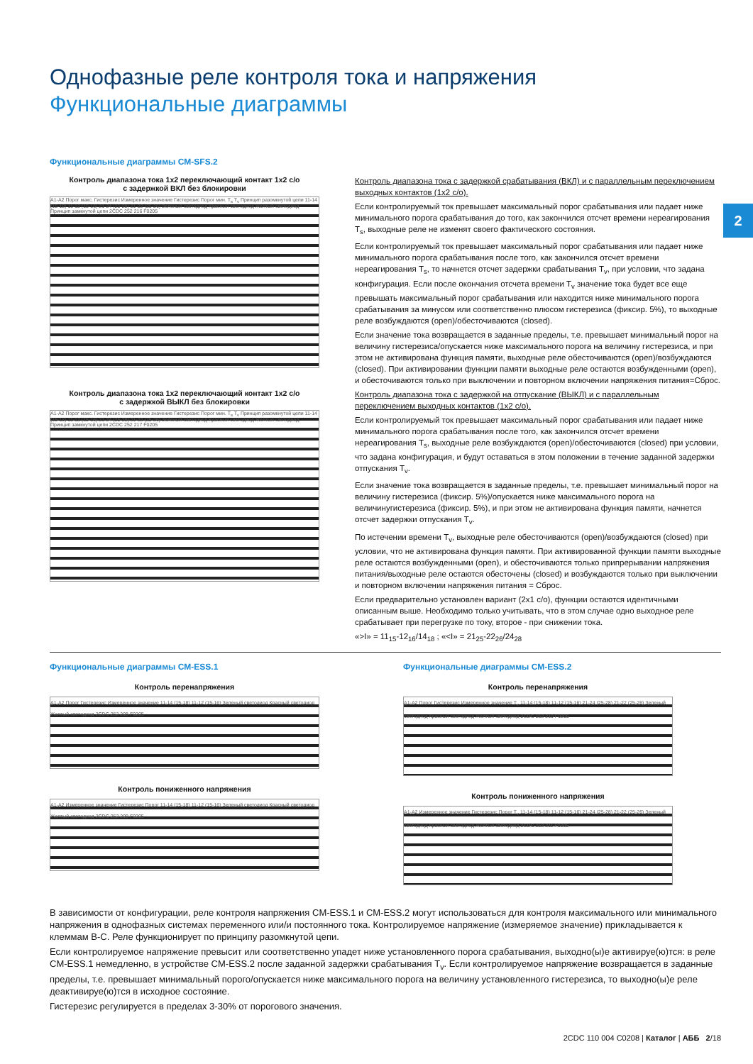2
Однофазные реле контроля тока и напряжения
Функциональные диаграммы
Функциональные диаграммы CM-SFS.2
Контроль диапазона тока 1x2 переключающий контакт 1x2 c/o
с задержкой ВКЛ без блокировки
A1-A2 Порог макс. Гистерезис Измеренное значение Гистерезис Порог мин. T<sub>s</sub> T<sub>v</sub> Принцип разомкнутой цепи 11-14 (15-18) 11-12 (15-16) 21-24 (25-28) 21-22 (25-26) Зеленый светодиод Красный светодиод Желтый светодиод Принцип замкнутой цепи 2CDC 252 216 F0205
Контроль диапазона тока с задержкой срабатывания (ВКЛ) и с параллельным переключением выходных контактов (1x2 c/o).
Если контролируемый ток превышает максимальный порог срабатывания или падает ниже минимального порога срабатывания до того, как закончился отсчет времени нереагирования T<sub>s</sub>, выходные реле не изменят своего фактического состояния.
Если контролируемый ток превышает максимальный порог срабатывания или падает ниже минимального порога срабатывания после того, как закончился отсчет времени нереагирования T<sub>s</sub>, то начнется отсчет задержки срабатывания T<sub>v</sub>, при условии, что задана конфигурация. Если после окончания отсчета времени T<sub>v</sub> значение тока будет все еще превышать максимальный порог срабатывания или находится ниже минимального порога срабатывания за минусом или соответственно плюсом гистерезиса (фиксир. 5%), то выходные реле возбуждаются (open)/обесточиваются (closed).
Если значение тока возвращается в заданные пределы, т.е. превышает минимальный порог на величину гистерезиса/опускается ниже максимального порога на величину гистерезиса, и при этом не активирована функция памяти, выходные реле обесточиваются (open)/возбуждаются (closed). При активировании функции памяти выходные реле остаются возбужденными (open), и обесточиваются только при выключении и повторном включении напряжения питания=Сброс.
Контроль диапазона тока 1x2 переключающий контакт 1x2 c/o
с задержкой ВЫКЛ без блокировки
A1-A2 Порог макс. Гистерезис Измеренное значение Гистерезис Порог мин. T<sub>s</sub> T<sub>v</sub> Принцип разомкнутой цепи 11-14 (15-18) 11-12 (15-16) 21-24 (25-28) 21-22 (25-26) Зеленый светодиод Красный светодиод Желтый светодиод Принцип замкнутой цепи 2CDC 252 217 F0205
Контроль диапазона тока с задержкой на отпускание (ВЫКЛ) и с параллельным переключением выходных контактов (1x2 c/o).
Если контролируемый ток превышает максимальный порог срабатывания или падает ниже минимального порога срабатывания после того, как закончился отсчет времени нереагирования T<sub>s</sub>, выходные реле возбуждаются (open)/обесточиваются (closed) при условии, что задана конфигурация, и будут оставаться в этом положении в течение заданной задержки отпускания T<sub>v</sub>.
Если значение тока возвращается в заданные пределы, т.е. превышает минимальный порог на величину гистерезиса (фиксир. 5%)/опускается ниже максимального порога на величинугистерезиса (фиксир. 5%), и при этом не активирована функция памяти, начнется отсчет задержки отпускания T<sub>v</sub>.
По истечении времени T<sub>v</sub>, выходные реле обесточиваются (open)/возбуждаются (closed) при условии, что не активирована функция памяти. При активированной функции памяти выходные реле остаются возбужденными (open), и обесточиваются только припрерывании напряжения питания/выходные реле остаются обесточены (closed) и возбуждаются только при выключении и повторном включении напряжения питания = Сброс.
Если предварительно установлен вариант (2x1 c/o), функции остаются идентичными описанным выше. Необходимо только учитывать, что в этом случае одно выходное реле срабатывает при перегрузке по току, второе - при снижении тока.
«>I» = 11<sub>15</sub>-12<sub>16</sub>/14<sub>18</sub> ; «<I» = 21<sub>25</sub>-22<sub>26</sub>/24<sub>28</sub>
Функциональные диаграммы CM-ESS.1
Контроль перенапряжения
A1-A2 Порог Гистерезис Измеренное значение 11-14 (15-18) 11-12 (15-16) Зеленый светодиод Красный светодиод Желтый светодиод 2CDC 252 208 F0205
Контроль пониженного напряжения
A1-A2 Измеренное значение Гистерезис Порог 11-14 (15-18) 11-12 (15-16) Зеленый светодиод Красный светодиод Желтый светодиод 2CDC 252 209 F0205
Функциональные диаграммы CM-ESS.2
Контроль перенапряжения
A1-A2 Порог Гистерезис Измеренное значение T<sub>v</sub> 11-14 (15-18) 11-12 (15-16) 21-24 (25-28) 21-22 (25-26) Зеленый светодиод Красный светодиод Желтый светодиод 2CDC 252 210 F0205
Контроль пониженного напряжения
A1-A2 Измеренное значение Гистерезис Порог T<sub>v</sub> 11-14 (15-18) 11-12 (15-16) 21-24 (25-28) 21-22 (25-26) Зеленый светодиод Красный светодиод Желтый светодиод 2CDC 252 211 F0205
В зависимости от конфигурации, реле контроля напряжения CM-ESS.1 и CM-ESS.2 могут использоваться для контроля максимального или минимального напряжения в однофазных системах переменного или/и постоянного тока. Контролируемое напряжение (измеряемое значение) прикладывается к клеммам B-C. Реле функционирует по принципу разомкнутой цепи.
Если контролируемое напряжение превысит или соответственно упадет ниже установленного порога срабатывания, выходно(ы)е активируе(ю)тся: в реле CM-ESS.1 немедленно, в устройстве CM-ESS.2 после заданной задержки срабатывания T<sub>v</sub>. Если контролируемое напряжение возвращается в заданные пределы, т.е. превышает минимальный порого/опускается ниже максимального порога на величину установленного гистерезиса, то выходно(ы)е реле деактивируе(ю)тся в исходное состояние.
Гистерезис регулируется в пределах 3-30% от порогового значения.
2CDC 110 004 C0208 | Каталог | АББ 2/18